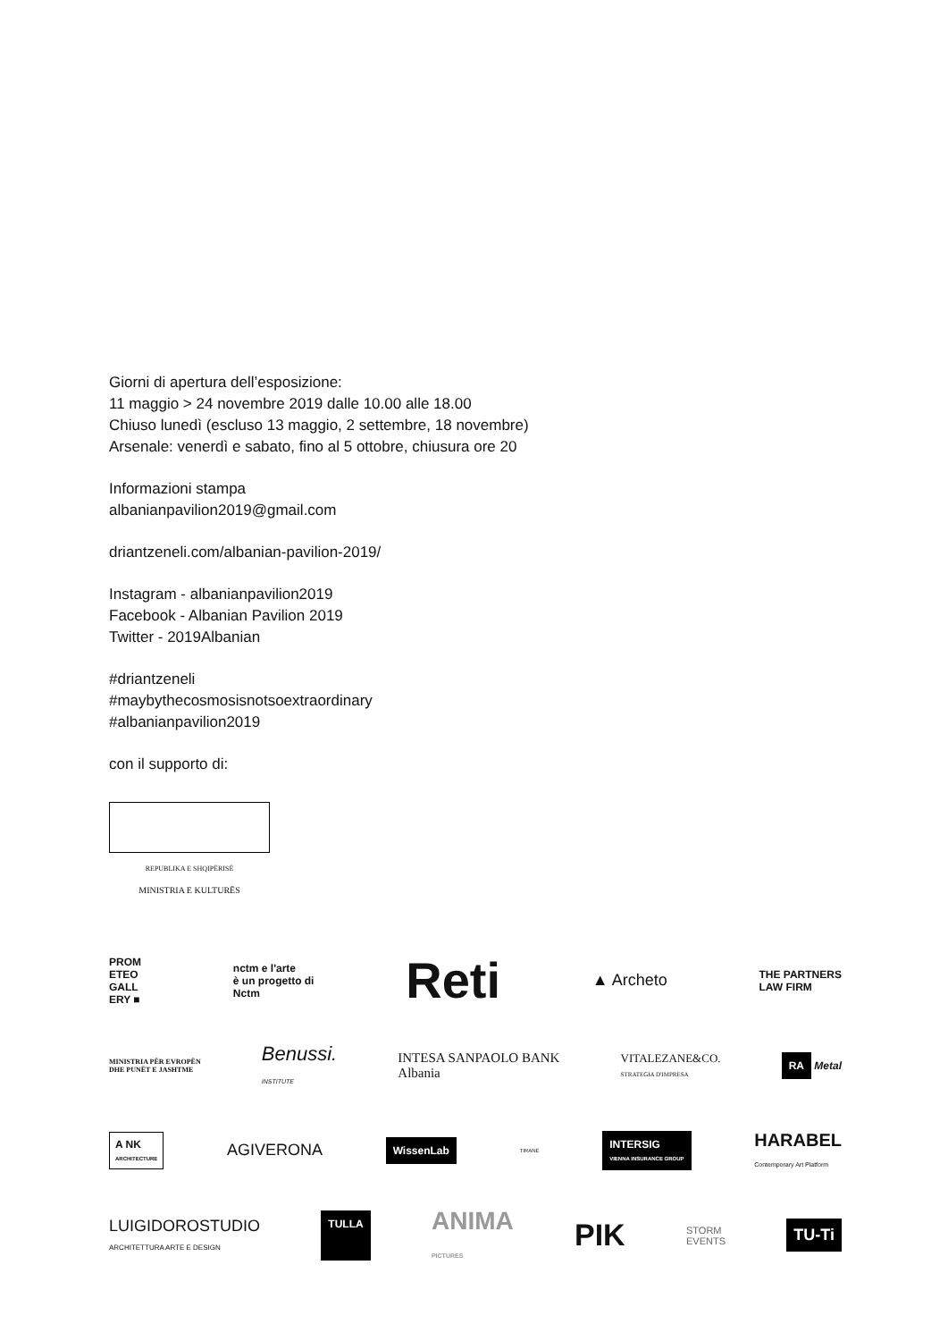Giorni di apertura dell’esposizione:
11 maggio > 24 novembre 2019 dalle 10.00 alle 18.00
Chiuso lunedì (escluso 13 maggio, 2 settembre, 18 novembre)
Arsenale: venerdì e sabato, fino al 5 ottobre, chiusura ore 20
Informazioni stampa
albanianpavilion2019@gmail.com
driantzeneli.com/albanian-pavilion-2019/
Instagram - albanianpavilion2019
Facebook - Albanian Pavilion 2019
Twitter - 2019Albanian
#driantzeneli
#maybythecosmosisnotsoextraordinary
#albanianpavilion2019
con il supporto di:
REPUBLIKA E SHQIPËRISË
MINISTRIA E KULTURËS
PROM
ETEO
GALL
ERY ■ nctm e l'arte
è un progetto di
Nctm Reti ▲ Archeto THE PARTNERS
LAW FIRM
MINISTRIA PËR EVROPËN
DHE PUNËT E JASHTME Benussi.
INSTITUTE INTESA SANPAOLO BANK
Albania VITALEZANE&CO.
STRATEGIA D'IMPRESA RA Metal
A NK
ARCHITECTURE AGIVERONA WissenLab TIRANË INTERSIG
VIENNA INSURANCE GROUP HARABEL
Contemporary Art Platform
LUIGIDOROSTUDIO
ARCHITETTURA ARTE E DESIGN TULLA ANIMA
PICTURES PIK STORM
EVENTS TU-Ti